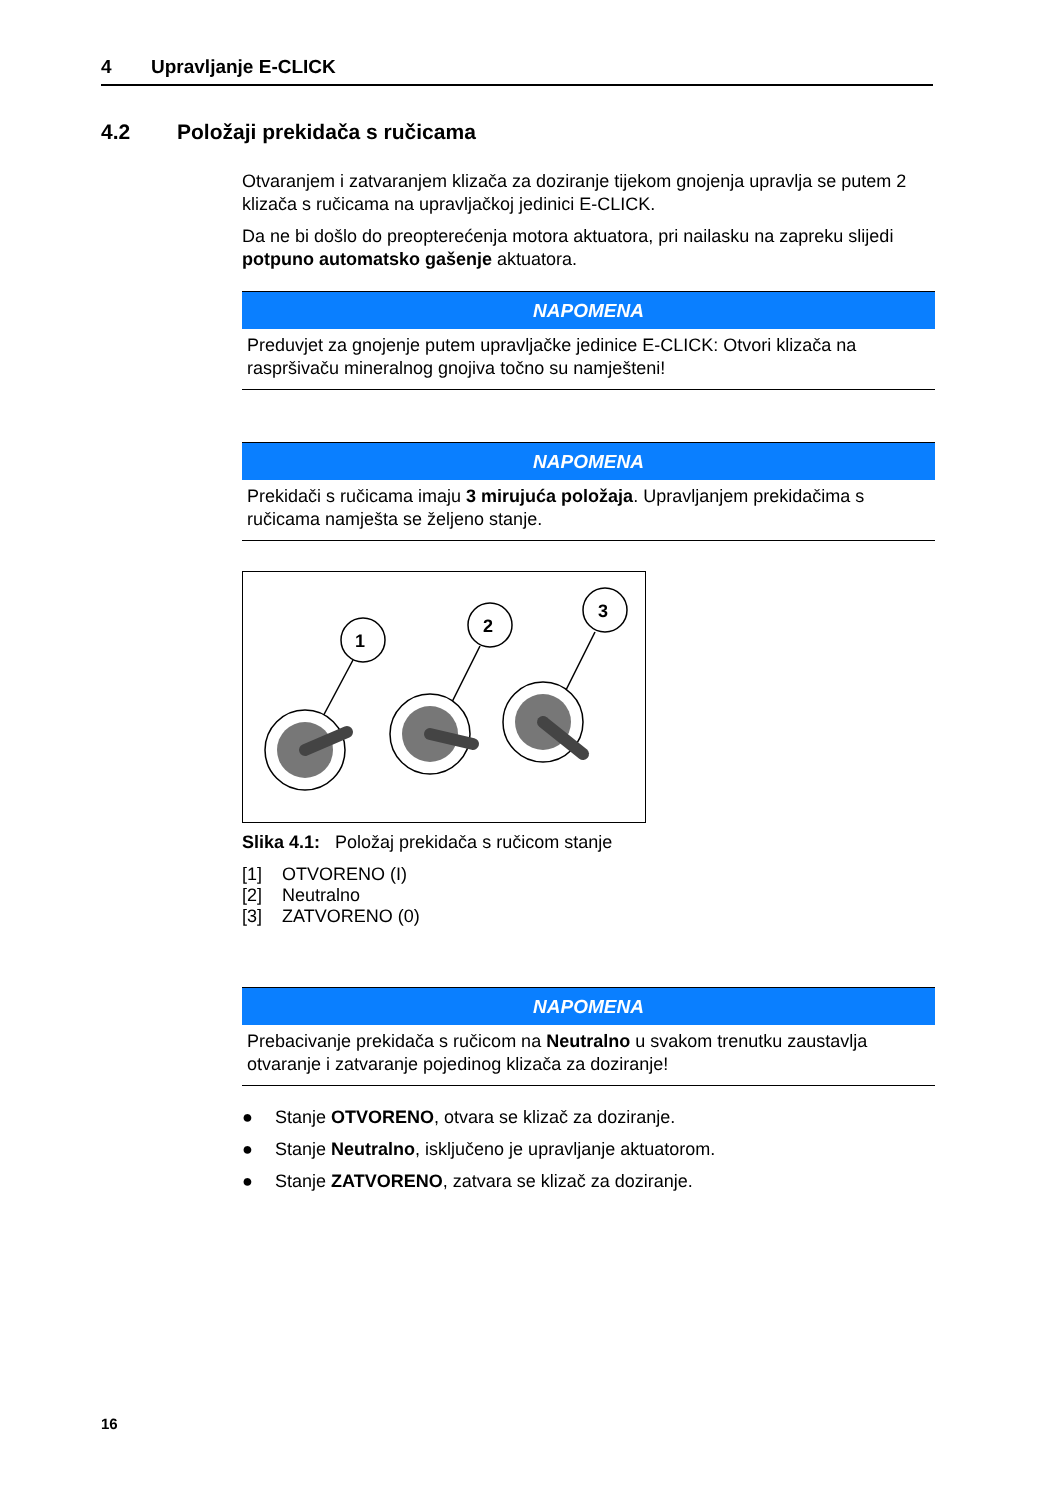4 Upravljanje E-CLICK
4.2 Položaji prekidača s ručicama
Otvaranjem i zatvaranjem klizača za doziranje tijekom gnojenja upravlja se putem 2 klizača s ručicama na upravljačkoj jedinici E-CLICK.
Da ne bi došlo do preopterećenja motora aktuatora, pri nailasku na zapreku slijedi potpuno automatsko gašenje aktuatora.
NAPOMENA
Preduvjet za gnojenje putem upravljačke jedinice E-CLICK: Otvori klizača na raspršivaču mineralnog gnojiva točno su namješteni!
NAPOMENA
Prekidači s ručicama imaju 3 mirujuća položaja. Upravljanjem prekidačima s ručicama namješta se željeno stanje.
1
2
3
Slika 4.1: Položaj prekidača s ručicom stanje
[1] OTVORENO (I)
[2] Neutralno
[3] ZATVORENO (0)
NAPOMENA
Prebacivanje prekidača s ručicom na Neutralno u svakom trenutku zaustavlja otvaranje i zatvaranje pojedinog klizača za doziranje!
Stanje OTVORENO, otvara se klizač za doziranje.
Stanje Neutralno, isključeno je upravljanje aktuatorom.
Stanje ZATVORENO, zatvara se klizač za doziranje.
16